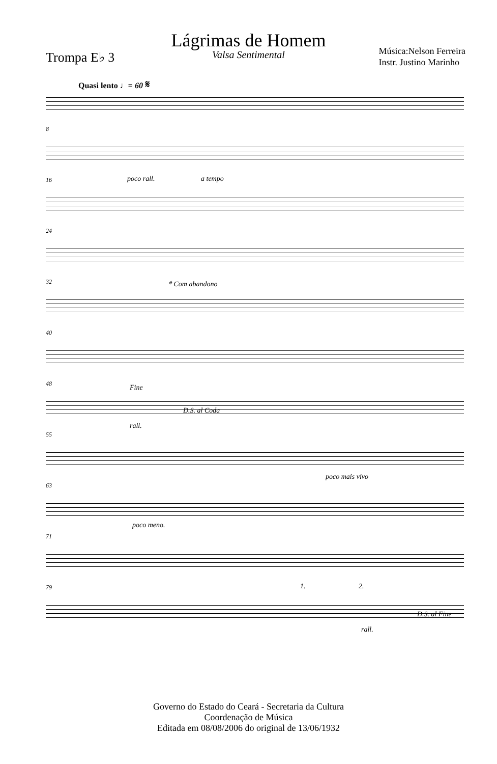Lágrimas de Homem
Valsa Sentimental
Trompa E♭ 3
Música:Nelson Ferreira
Instr. Justino Marinho
Quasi lento ♩= 60 𝄋
8
16 poco rall. a tempo
24
32 𝄌 Com abandono
40
48
Fine
D.S. al Coda
rall.
55
poco mais vivo
63
71
poco meno.
79 1. 2.
D.S. al Fine
rall.
Governo do Estado do Ceará - Secretaria da Cultura
Coordenação de Música
Editada em 08/08/2006 do original de 13/06/1932